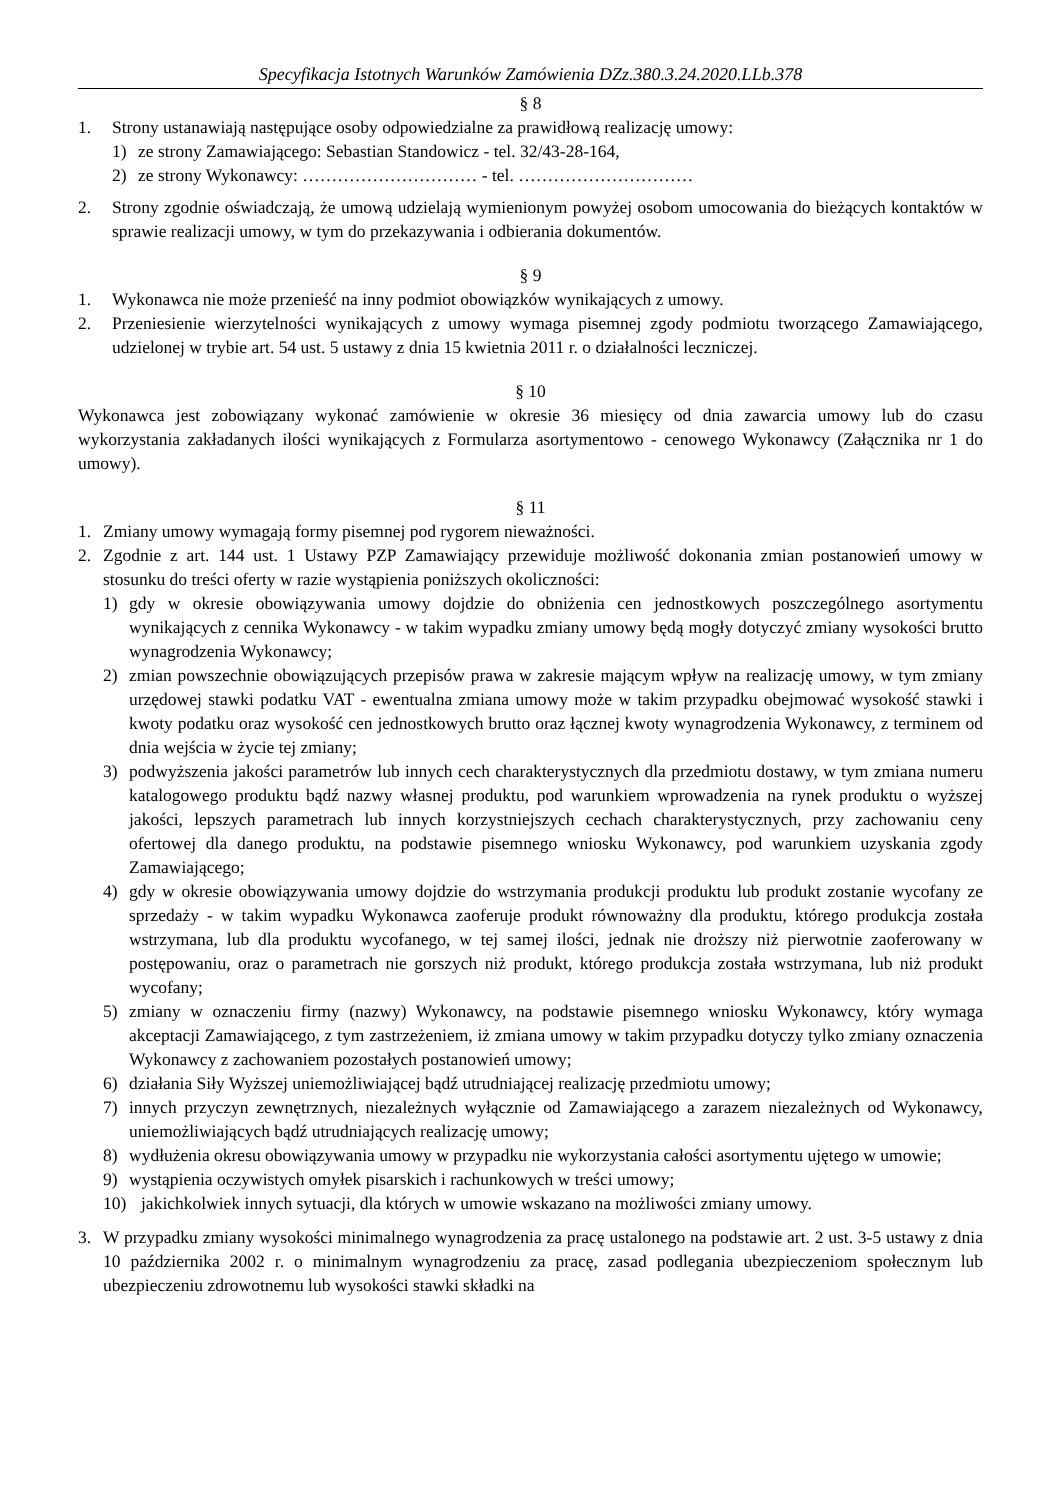Specyfikacja Istotnych Warunków Zamówienia DZz.380.3.24.2020.LLb.378
§ 8
1. Strony ustanawiają następujące osoby odpowiedzialne za prawidłową realizację umowy:
1) ze strony Zamawiającego: Sebastian Standowicz - tel. 32/43-28-164,
2) ze strony Wykonawcy: ………………………… - tel. …………………………
2. Strony zgodnie oświadczają, że umową udzielają wymienionym powyżej osobom umocowania do bieżących kontaktów w sprawie realizacji umowy, w tym do przekazywania i odbierania dokumentów.
§ 9
1. Wykonawca nie może przenieść na inny podmiot obowiązków wynikających z umowy.
2. Przeniesienie wierzytelności wynikających z umowy wymaga pisemnej zgody podmiotu tworzącego Zamawiającego, udzielonej w trybie art. 54 ust. 5 ustawy z dnia 15 kwietnia 2011 r. o działalności leczniczej.
§ 10
Wykonawca jest zobowiązany wykonać zamówienie w okresie 36 miesięcy od dnia zawarcia umowy lub do czasu wykorzystania zakładanych ilości wynikających z Formularza asortymentowo - cenowego Wykonawcy (Załącznika nr 1 do umowy).
§ 11
1. Zmiany umowy wymagają formy pisemnej pod rygorem nieważności.
2. Zgodnie z art. 144 ust. 1 Ustawy PZP Zamawiający przewiduje możliwość dokonania zmian postanowień umowy w stosunku do treści oferty w razie wystąpienia poniższych okoliczności:
1) gdy w okresie obowiązywania umowy dojdzie do obniżenia cen jednostkowych poszczególnego asortymentu wynikających z cennika Wykonawcy - w takim wypadku zmiany umowy będą mogły dotyczyć zmiany wysokości brutto wynagrodzenia Wykonawcy;
2) zmian powszechnie obowiązujących przepisów prawa w zakresie mającym wpływ na realizację umowy, w tym zmiany urzędowej stawki podatku VAT - ewentualna zmiana umowy może w takim przypadku obejmować wysokość stawki i kwoty podatku oraz wysokość cen jednostkowych brutto oraz łącznej kwoty wynagrodzenia Wykonawcy, z terminem od dnia wejścia w życie tej zmiany;
3) podwyższenia jakości parametrów lub innych cech charakterystycznych dla przedmiotu dostawy, w tym zmiana numeru katalogowego produktu bądź nazwy własnej produktu, pod warunkiem wprowadzenia na rynek produktu o wyższej jakości, lepszych parametrach lub innych korzystniejszych cechach charakterystycznych, przy zachowaniu ceny ofertowej dla danego produktu, na podstawie pisemnego wniosku Wykonawcy, pod warunkiem uzyskania zgody Zamawiającego;
4) gdy w okresie obowiązywania umowy dojdzie do wstrzymania produkcji produktu lub produkt zostanie wycofany ze sprzedaży - w takim wypadku Wykonawca zaoferuje produkt równoważny dla produktu, którego produkcja została wstrzymana, lub dla produktu wycofanego, w tej samej ilości, jednak nie droższy niż pierwotnie zaoferowany w postępowaniu, oraz o parametrach nie gorszych niż produkt, którego produkcja została wstrzymana, lub niż produkt wycofany;
5) zmiany w oznaczeniu firmy (nazwy) Wykonawcy, na podstawie pisemnego wniosku Wykonawcy, który wymaga akceptacji Zamawiającego, z tym zastrzeżeniem, iż zmiana umowy w takim przypadku dotyczy tylko zmiany oznaczenia Wykonawcy z zachowaniem pozostałych postanowień umowy;
6) działania Siły Wyższej uniemożliwiającej bądź utrudniającej realizację przedmiotu umowy;
7) innych przyczyn zewnętrznych, niezależnych wyłącznie od Zamawiającego a zarazem niezależnych od Wykonawcy, uniemożliwiających bądź utrudniających realizację umowy;
8) wydłużenia okresu obowiązywania umowy w przypadku nie wykorzystania całości asortymentu ujętego w umowie;
9) wystąpienia oczywistych omyłek pisarskich i rachunkowych w treści umowy;
10) jakichkolwiek innych sytuacji, dla których w umowie wskazano na możliwości zmiany umowy.
3. W przypadku zmiany wysokości minimalnego wynagrodzenia za pracę ustalonego na podstawie art. 2 ust. 3-5 ustawy z dnia 10 października 2002 r. o minimalnym wynagrodzeniu za pracę, zasad podlegania ubezpieczeniom społecznym lub ubezpieczeniu zdrowotnemu lub wysokości stawki składki na